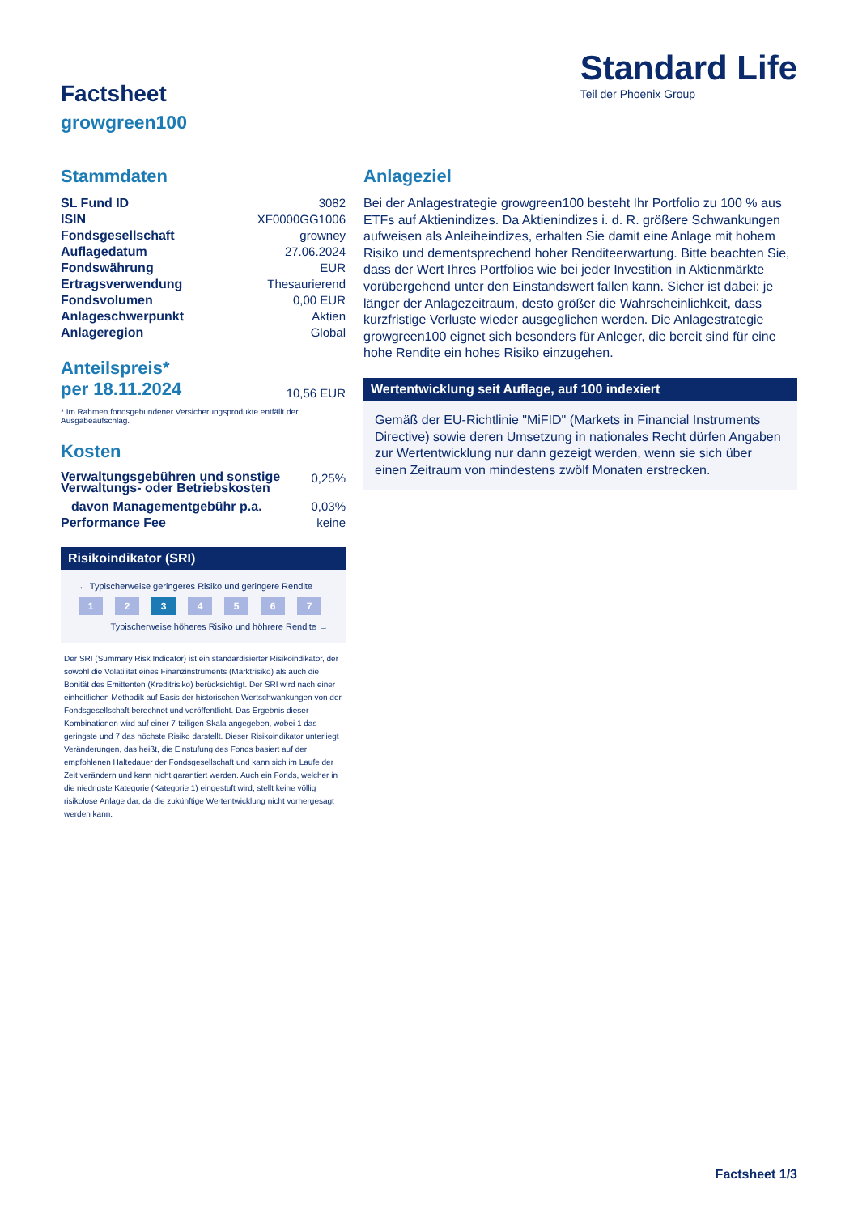Standard Life
Teil der Phoenix Group
Factsheet
growgreen100
Stammdaten
| SL Fund ID | 3082 |
| ISIN | XF0000GG1006 |
| Fondsgesellschaft | growney |
| Auflagedatum | 27.06.2024 |
| Fondswährung | EUR |
| Ertragsverwendung | Thesaurierend |
| Fondsvolumen | 0,00 EUR |
| Anlageschwerpunkt | Aktien |
| Anlageregion | Global |
| Anteilspreis* per 18.11.2024 | 10,56 EUR |
* Im Rahmen fondsgebundener Versicherungsprodukte entfällt der Ausgabeaufschlag.
Kosten
| Verwaltungsgebühren und sonstige Verwaltungs- oder Betriebskosten | 0,25% |
| davon Managementgebühr p.a. | 0,03% |
| Performance Fee | keine |
Risikoindikator (SRI)
← Typischerweise geringeres Risiko und geringere Rendite
1 2 3 4567
Typischerweise höheres Risiko und höhrere Rendite →
Der SRI (Summary Risk Indicator) ist ein standardisierter Risikoindikator, der sowohl die Volatilität eines Finanzinstruments (Marktrisiko) als auch die Bonität des Emittenten (Kreditrisiko) berücksichtigt. Der SRI wird nach einer einheitlichen Methodik auf Basis der historischen Wertschwankungen von der Fondsgesellschaft berechnet und veröffentlicht. Das Ergebnis dieser Kombinationen wird auf einer 7-teiligen Skala angegeben, wobei 1 das geringste und 7 das höchste Risiko darstellt. Dieser Risikoindikator unterliegt Veränderungen, das heißt, die Einstufung des Fonds basiert auf der empfohlenen Haltedauer der Fondsgesellschaft und kann sich im Laufe der Zeit verändern und kann nicht garantiert werden. Auch ein Fonds, welcher in die niedrigste Kategorie (Kategorie 1) eingestuft wird, stellt keine völlig risikolose Anlage dar, da die zukünftige Wertentwicklung nicht vorhergesagt werden kann.
Anlageziel
Bei der Anlagestrategie growgreen100 besteht Ihr Portfolio zu 100 % aus ETFs auf Aktienindizes. Da Aktienindizes i. d. R. größere Schwankungen aufweisen als Anleiheindizes, erhalten Sie damit eine Anlage mit hohem Risiko und dementsprechend hoher Renditeerwartung. Bitte beachten Sie, dass der Wert Ihres Portfolios wie bei jeder Investition in Aktienmärkte vorübergehend unter den Einstandswert fallen kann. Sicher ist dabei: je länger der Anlagezeitraum, desto größer die Wahrscheinlichkeit, dass kurzfristige Verluste wieder ausgeglichen werden. Die Anlagestrategie growgreen100 eignet sich besonders für Anleger, die bereit sind für eine hohe Rendite ein hohes Risiko einzugehen.
Wertentwicklung seit Auflage, auf 100 indexiert
Gemäß der EU-Richtlinie "MiFID" (Markets in Financial Instruments Directive) sowie deren Umsetzung in nationales Recht dürfen Angaben zur Wertentwicklung nur dann gezeigt werden, wenn sie sich über einen Zeitraum von mindestens zwölf Monaten erstrecken.
Factsheet 1/3